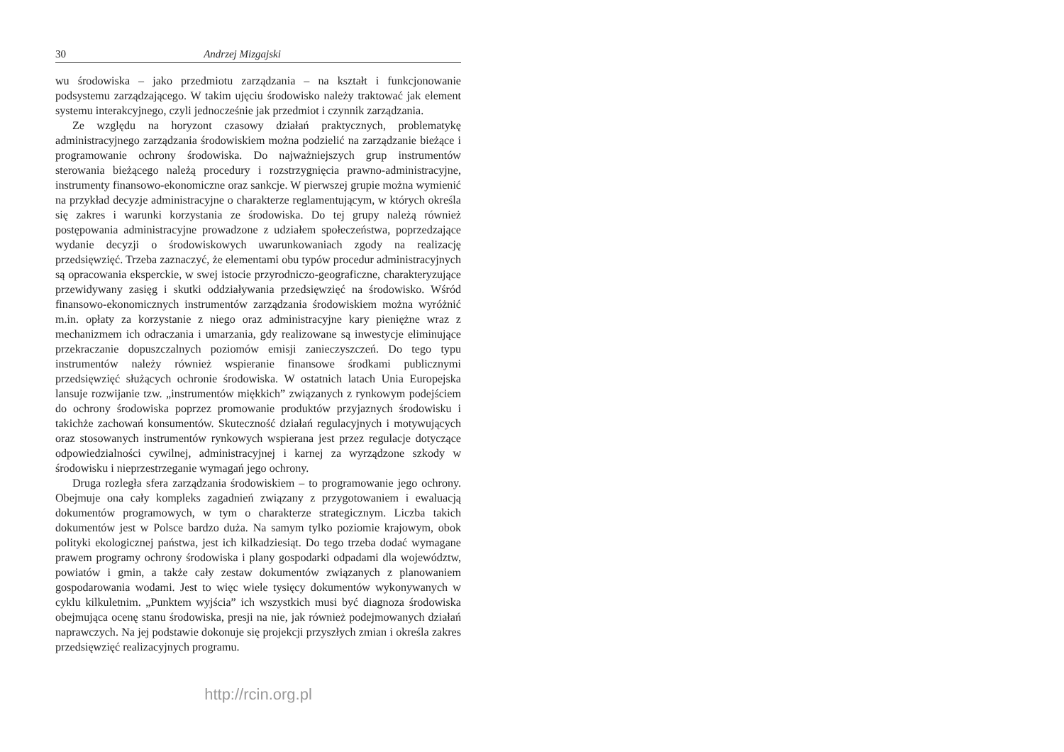30 Andrzej Mizgajski
wu środowiska – jako przedmiotu zarządzania – na kształt i funkcjonowanie podsystemu zarządzającego. W takim ujęciu środowisko należy traktować jak element systemu interakcyjnego, czyli jednocześnie jak przedmiot i czynnik zarządzania.
Ze względu na horyzont czasowy działań praktycznych, problematykę administracyjnego zarządzania środowiskiem można podzielić na zarządzanie bieżące i programowanie ochrony środowiska. Do najważniejszych grup instrumentów sterowania bieżącego należą procedury i rozstrzygnięcia prawno-administracyjne, instrumenty finansowo-ekonomiczne oraz sankcje. W pierwszej grupie można wymienić na przykład decyzje administracyjne o charakterze reglamentującym, w których określa się zakres i warunki korzystania ze środowiska. Do tej grupy należą również postępowania administracyjne prowadzone z udziałem społeczeństwa, poprzedzające wydanie decyzji o środowiskowych uwarunkowaniach zgody na realizację przedsięwzięć. Trzeba zaznaczyć, że elementami obu typów procedur administracyjnych są opracowania eksperckie, w swej istocie przyrodniczo-geograficzne, charakteryzujące przewidywany zasięg i skutki oddziaływania przedsięwzięć na środowisko. Wśród finansowo-ekonomicznych instrumentów zarządzania środowiskiem można wyróżnić m.in. opłaty za korzystanie z niego oraz administracyjne kary pieniężne wraz z mechanizmem ich odraczania i umarzania, gdy realizowane są inwestycje eliminujące przekraczanie dopuszczalnych poziomów emisji zanieczyszczeń. Do tego typu instrumentów należy również wspieranie finansowe środkami publicznymi przedsięwzięć służących ochronie środowiska. W ostatnich latach Unia Europejska lansuje rozwijanie tzw. „instrumentów miękkich” związanych z rynkowym podejściem do ochrony środowiska poprzez promowanie produktów przyjaznych środowisku i takichże zachowań konsumentów. Skuteczność działań regulacyjnych i motywujących oraz stosowanych instrumentów rynkowych wspierana jest przez regulacje dotyczące odpowiedzialności cywilnej, administracyjnej i karnej za wyrządzone szkody w środowisku i nieprzestrzeganie wymagań jego ochrony.
Druga rozległa sfera zarządzania środowiskiem – to programowanie jego ochrony. Obejmuje ona cały kompleks zagadnień związany z przygotowaniem i ewaluacją dokumentów programowych, w tym o charakterze strategicznym. Liczba takich dokumentów jest w Polsce bardzo duża. Na samym tylko poziomie krajowym, obok polityki ekologicznej państwa, jest ich kilkadziesiąt. Do tego trzeba dodać wymagane prawem programy ochrony środowiska i plany gospodarki odpadami dla województw, powiatów i gmin, a także cały zestaw dokumentów związanych z planowaniem gospodarowania wodami. Jest to więc wiele tysięcy dokumentów wykonywanych w cyklu kilkuletnim. „Punktem wyjścia” ich wszystkich musi być diagnoza środowiska obejmująca ocenę stanu środowiska, presji na nie, jak również podejmowanych działań naprawczych. Na jej podstawie dokonuje się projekcji przyszłych zmian i określa zakres przedsięwzięć realizacyjnych programu.
http://rcin.org.pl